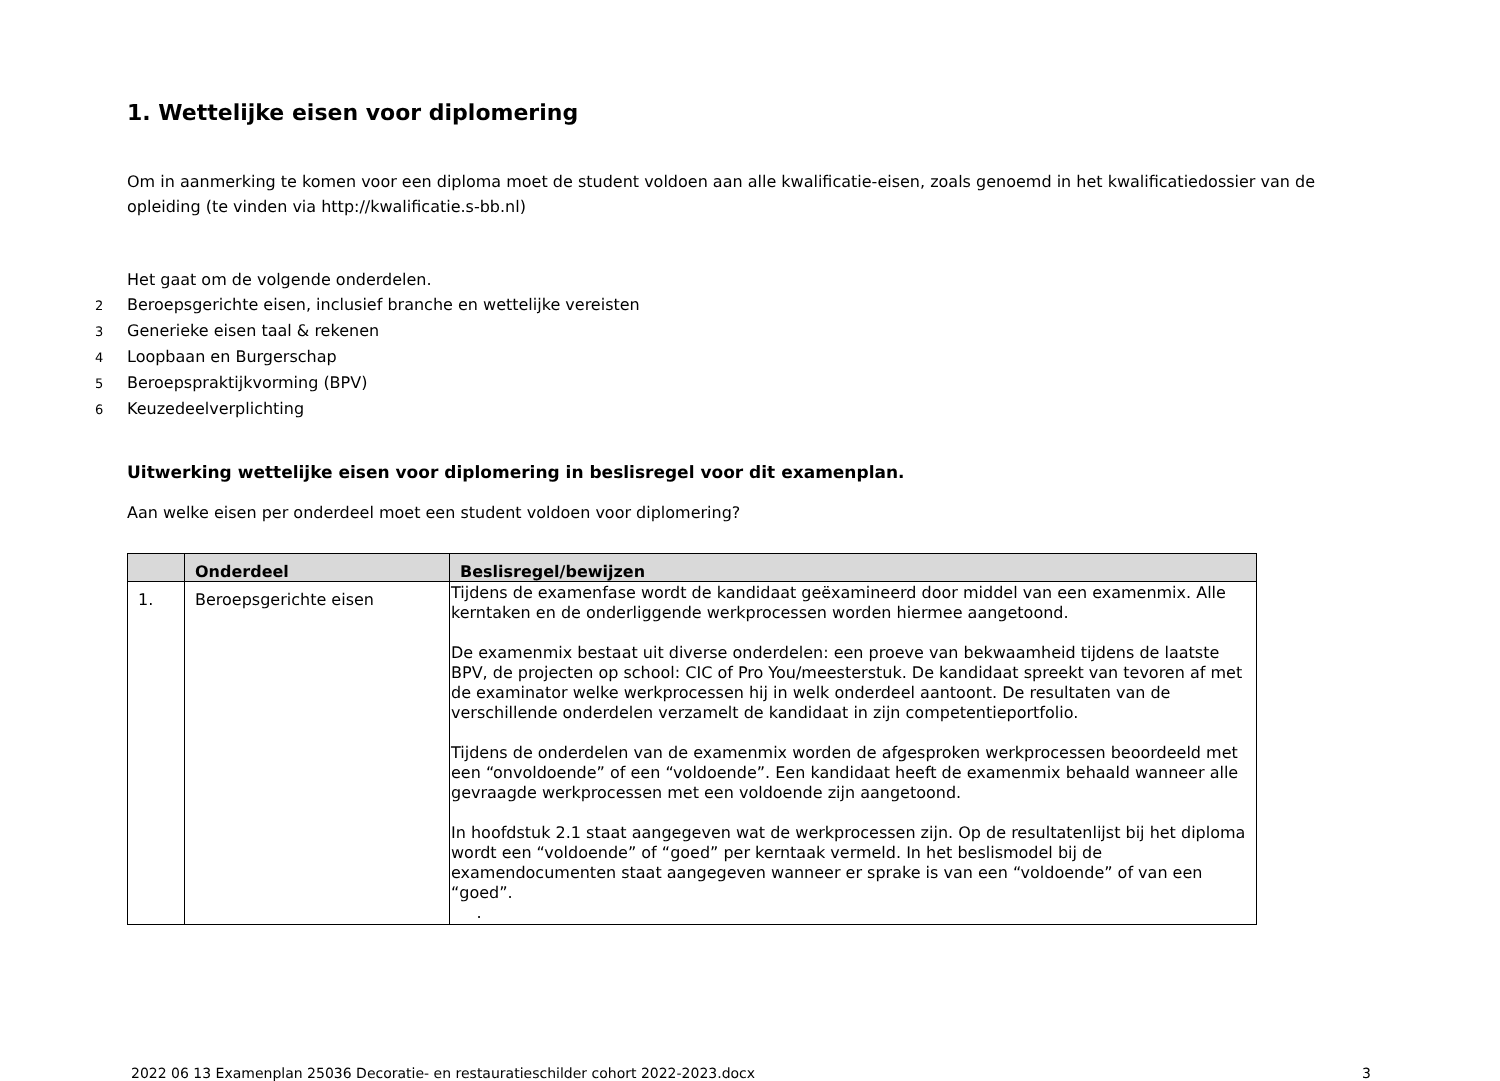1. Wettelijke eisen voor diplomering
Om in aanmerking te komen voor een diploma moet de student voldoen aan alle kwalificatie-eisen, zoals genoemd in het kwalificatiedossier van de opleiding (te vinden via http://kwalificatie.s-bb.nl)
Het gaat om de volgende onderdelen.
2 Beroepsgerichte eisen, inclusief branche en wettelijke vereisten
3 Generieke eisen taal & rekenen
4 Loopbaan en Burgerschap
5 Beroepspraktijkvorming (BPV)
6 Keuzedeelverplichting
Uitwerking wettelijke eisen voor diplomering in beslisregel voor dit examenplan.
Aan welke eisen per onderdeel moet een student voldoen voor diplomering?
| | Onderdeel | Beslisregel/bewijzen |
| --- | --- | --- |
| 1. | Beroepsgerichte eisen | Tijdens de examenfase wordt de kandidaat geëxamineerd door middel van een examenmix. Alle kerntaken en de onderliggende werkprocessen worden hiermee aangetoond. De examenmix bestaat uit diverse onderdelen: een proeve van bekwaamheid tijdens de laatste BPV, de projecten op school: CIC of Pro You/meesterstuk. De kandidaat spreekt van tevoren af met de examinator welke werkprocessen hij in welk onderdeel aantoont. De resultaten van de verschillende onderdelen verzamelt de kandidaat in zijn competentieportfolio. Tijdens de onderdelen van de examenmix worden de afgesproken werkprocessen beoordeeld met een “onvoldoende” of een “voldoende”. Een kandidaat heeft de examenmix behaald wanneer alle gevraagde werkprocessen met een voldoende zijn aangetoond. In hoofdstuk 2.1 staat aangegeven wat de werkprocessen zijn. Op de resultatenlijst bij het diploma wordt een “voldoende” of “goed” per kerntaak vermeld. In het beslismodel bij de examendocumenten staat aangegeven wanneer er sprake is van een “voldoende” of van een “goed”. . |
2022 06 13 Examenplan 25036 Decoratie- en restauratieschilder cohort 2022-2023.docx 3